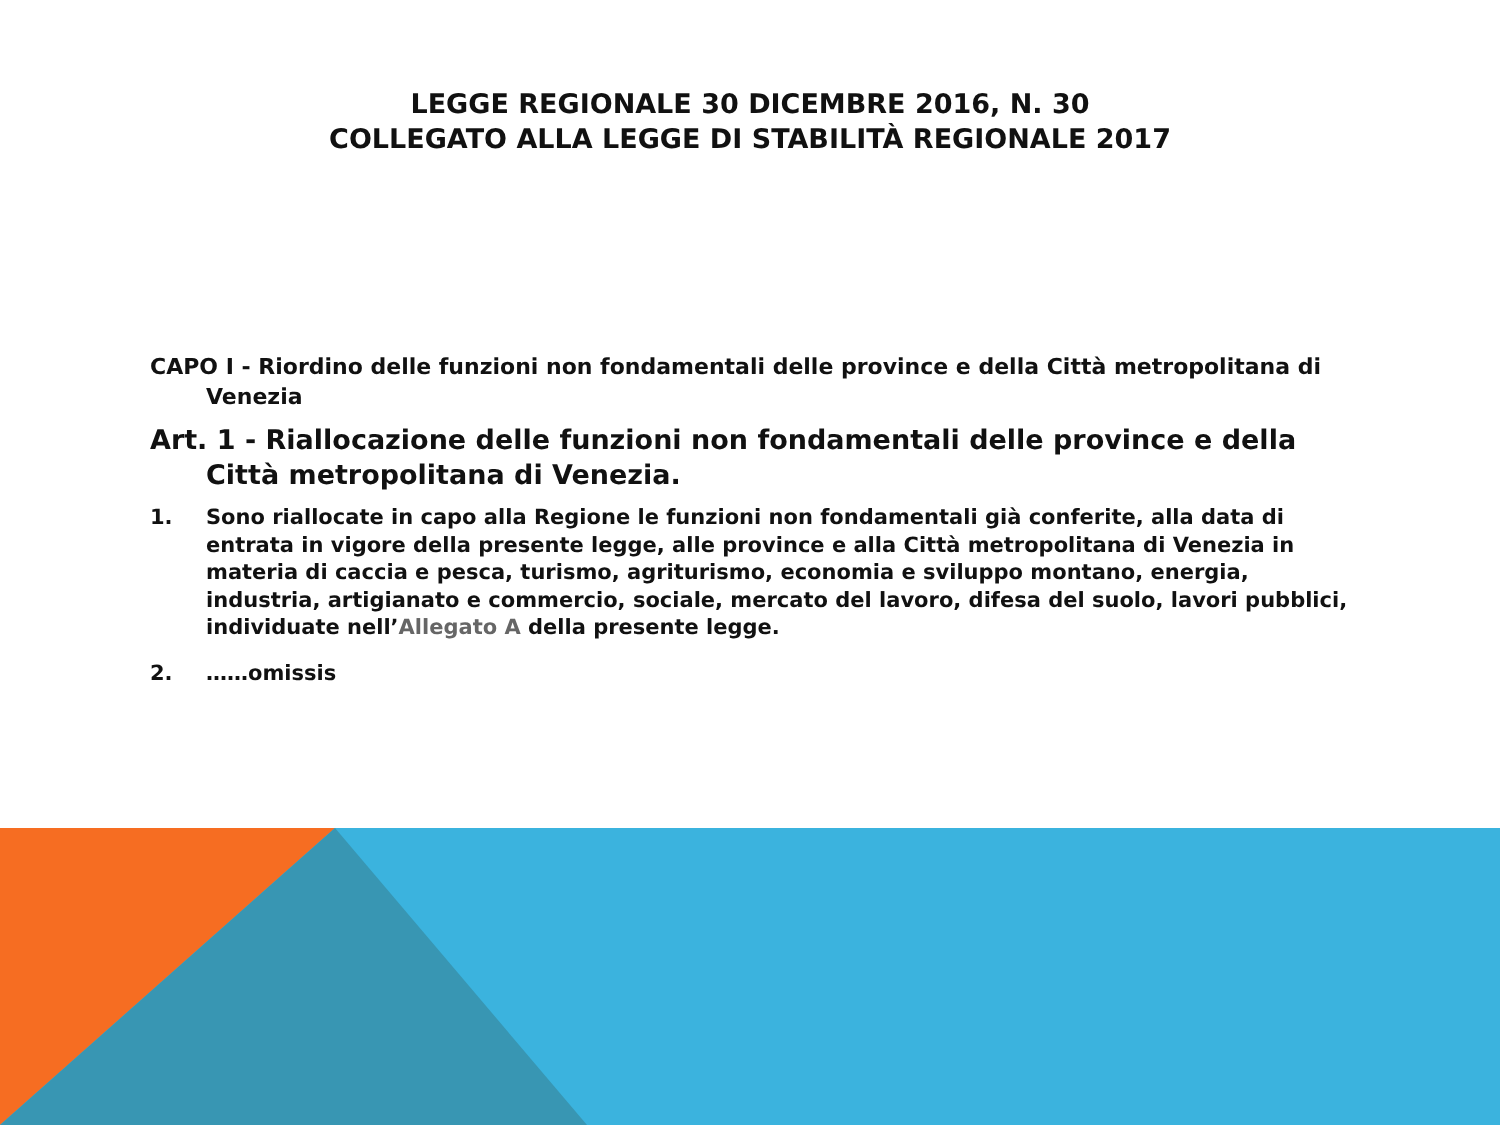LEGGE REGIONALE 30 DICEMBRE 2016, N. 30
COLLEGATO ALLA LEGGE DI STABILITÀ REGIONALE 2017
CAPO I - Riordino delle funzioni non fondamentali delle province e della Città metropolitana di Venezia
Art. 1 - Riallocazione delle funzioni non fondamentali delle province e della Città metropolitana di Venezia.
1. Sono riallocate in capo alla Regione le funzioni non fondamentali già conferite, alla data di entrata in vigore della presente legge, alle province e alla Città metropolitana di Venezia in materia di caccia e pesca, turismo, agriturismo, economia e sviluppo montano, energia, industria, artigianato e commercio, sociale, mercato del lavoro, difesa del suolo, lavori pubblici, individuate nell’Allegato A della presente legge.
2. ……omissis